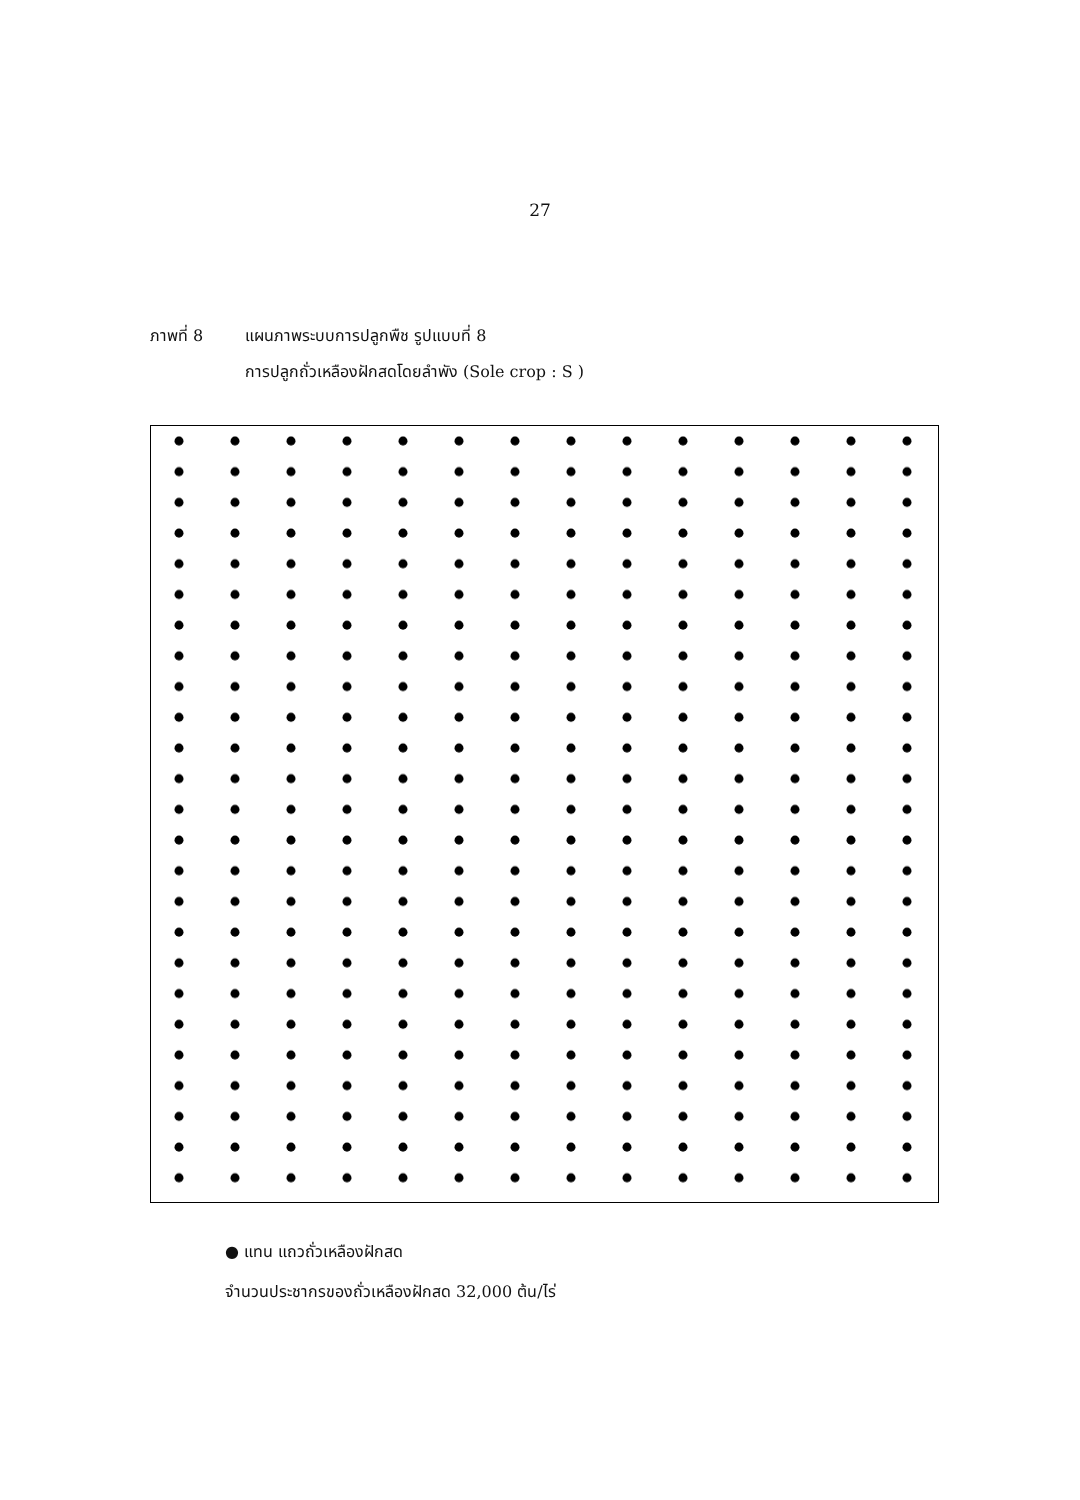27
ภาพที่ 8 แผนภาพระบบการปลูกพืช รูปแบบที่ 8
การปลูกถั่วเหลืองฝักสดโดยลำพัง (Sole crop : S )
● แทน แถวถั่วเหลืองฝักสด
จำนวนประชากรของถั่วเหลืองฝักสด 32,000 ต้น/ไร่